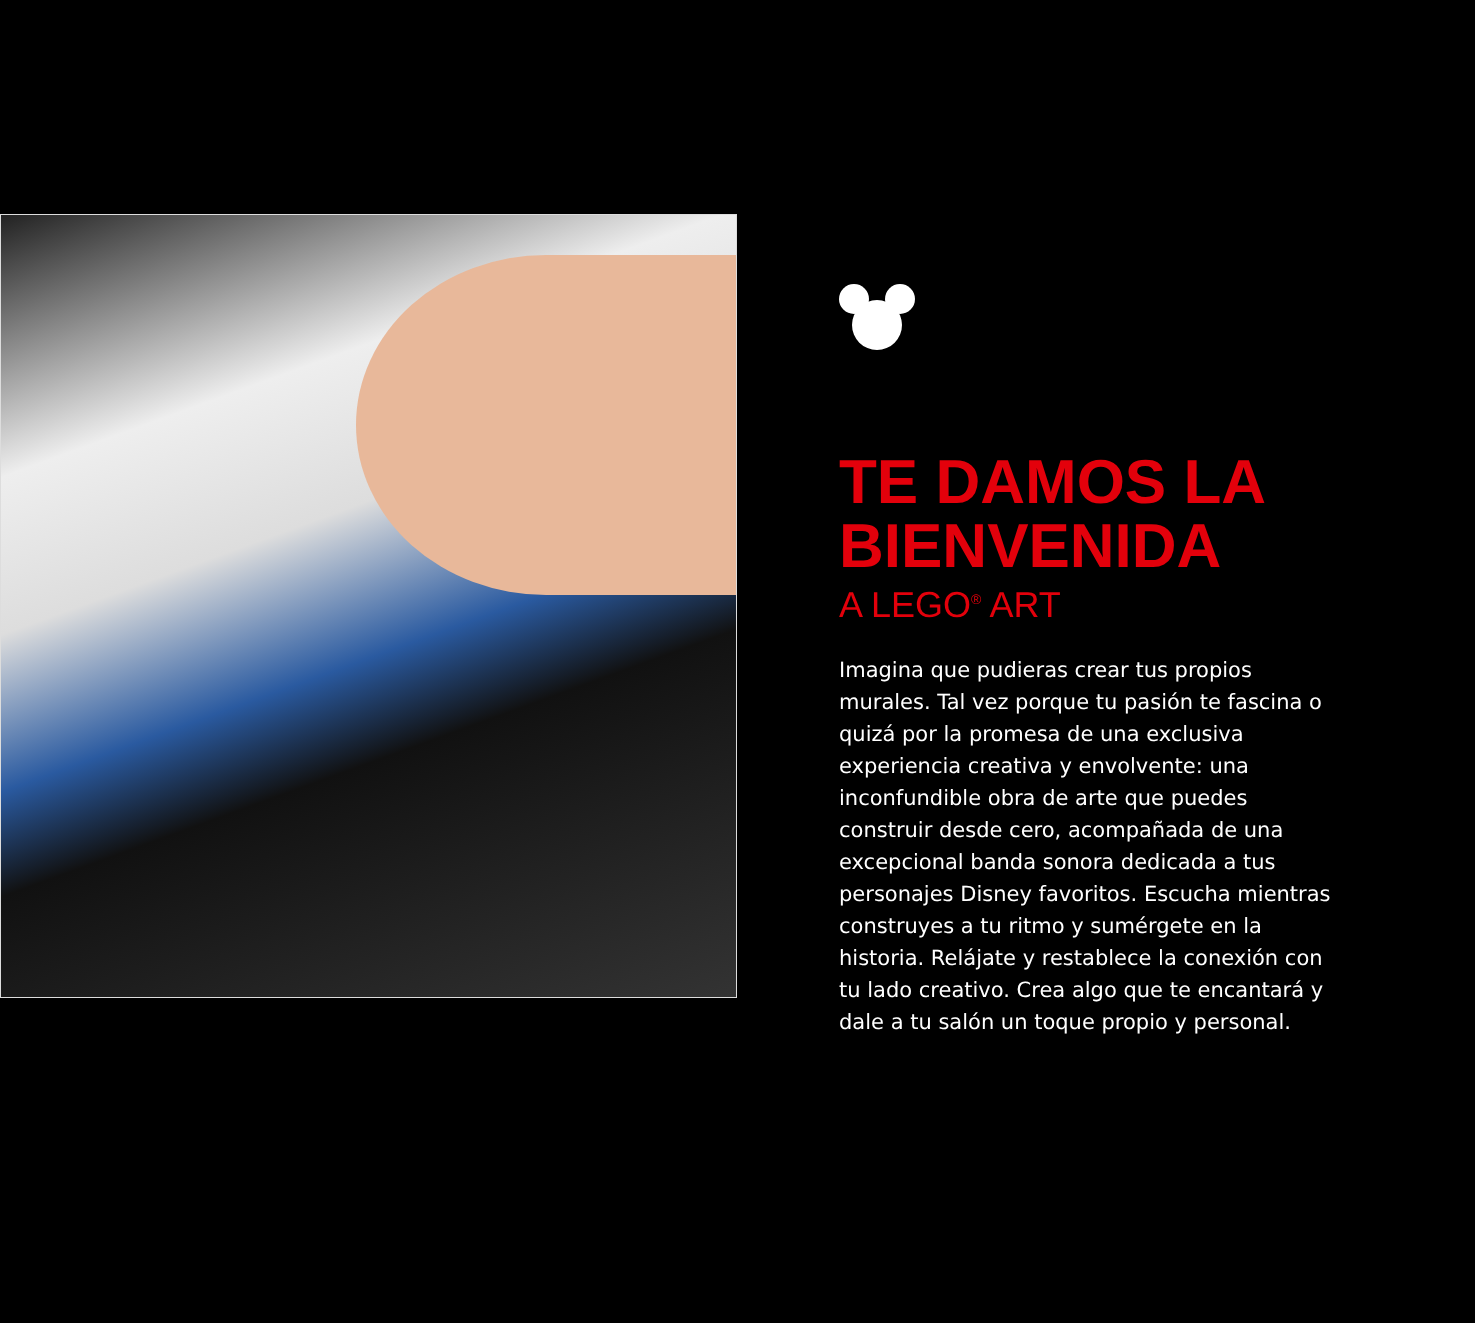TE DAMOS LA BIENVENIDA
A LEGO<sup>®</sup> ART
Imagina que pudieras crear tus propios murales. Tal vez porque tu pasión te fascina o quizá por la promesa de una exclusiva experiencia creativa y envolvente: una inconfundible obra de arte que puedes construir desde cero, acompañada de una excepcional banda sonora dedicada a tus personajes Disney favoritos. Escucha mientras construyes a tu ritmo y sumérgete en la historia. Relájate y restablece la conexión con tu lado creativo. Crea algo que te encantará y dale a tu salón un toque propio y personal.